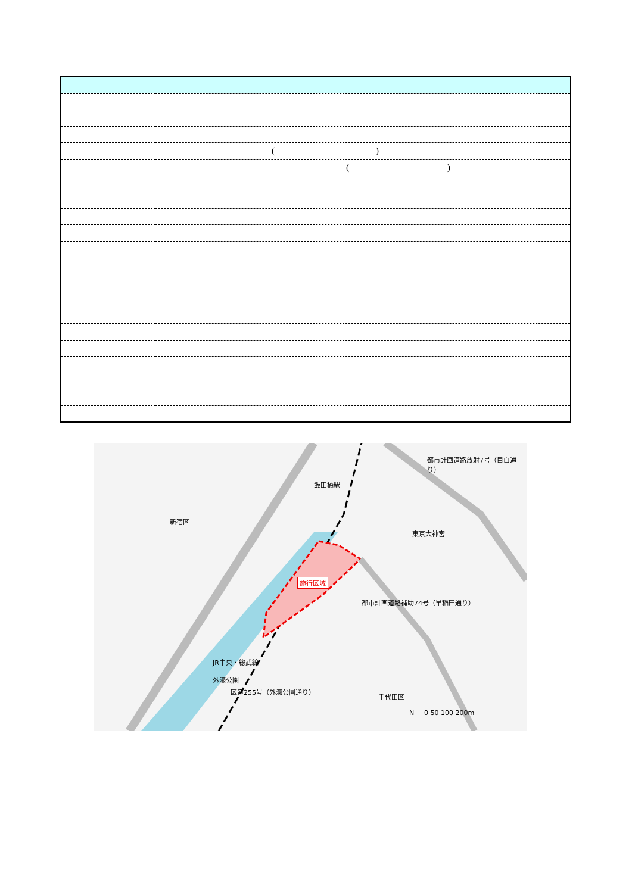| | ( ) |
| | ( ) |
飯田橋駅
新宿区
東京大神宮
都市計画道路放射7号（目白通り）
施行区域
都市計画道路補助74号（早稲田通り）
JR中央・総武線
外濠公園
区道255号（外濠公園通り）
千代田区
N 0 50 100 200m